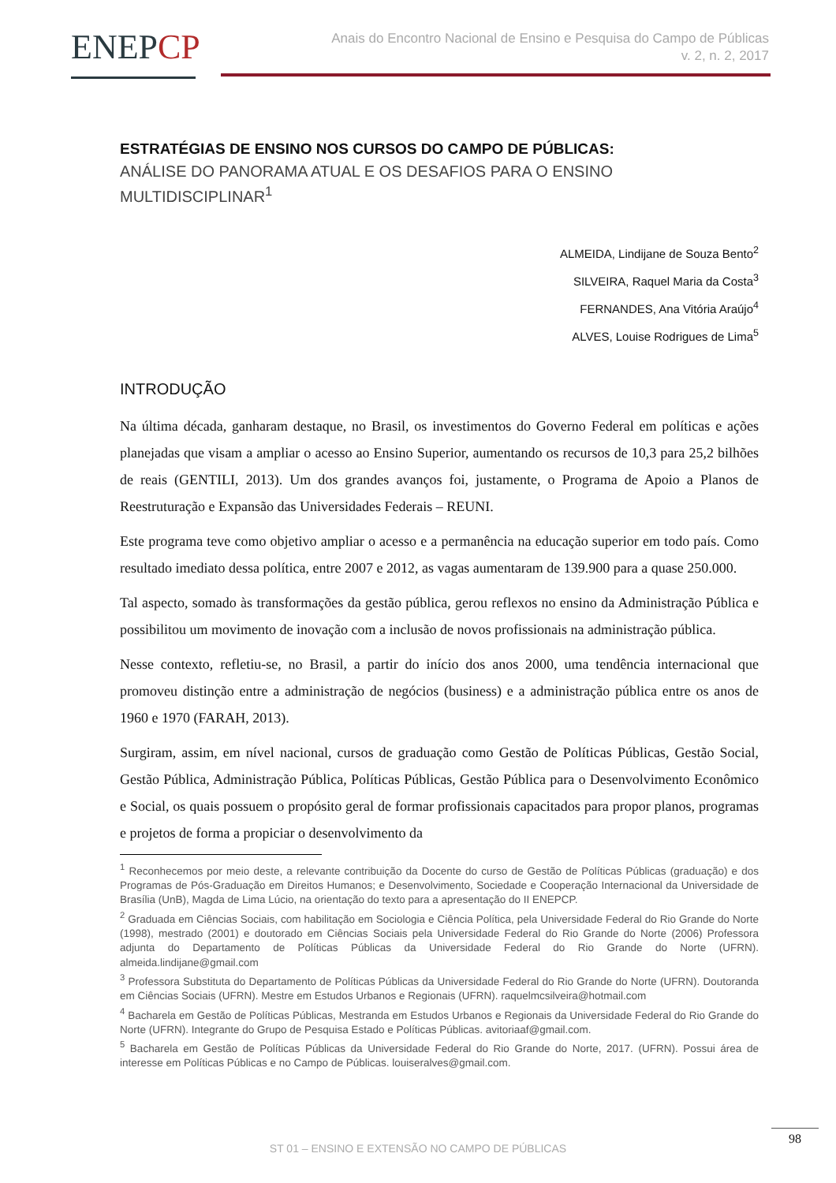ENEPCP
Anais do Encontro Nacional de Ensino e Pesquisa do Campo de Públicas
v. 2, n. 2, 2017
ESTRATÉGIAS DE ENSINO NOS CURSOS DO CAMPO DE PÚBLICAS:
ANÁLISE DO PANORAMA ATUAL E OS DESAFIOS PARA O ENSINO MULTIDISCIPLINAR<sup>1</sup>
ALMEIDA, Lindijane de Souza Bento<sup>2</sup>
SILVEIRA, Raquel Maria da Costa<sup>3</sup>
FERNANDES, Ana Vitória Araújo<sup>4</sup>
ALVES, Louise Rodrigues de Lima<sup>5</sup>
INTRODUÇÃO
Na última década, ganharam destaque, no Brasil, os investimentos do Governo Federal em políticas e ações planejadas que visam a ampliar o acesso ao Ensino Superior, aumentando os recursos de 10,3 para 25,2 bilhões de reais (GENTILI, 2013). Um dos grandes avanços foi, justamente, o Programa de Apoio a Planos de Reestruturação e Expansão das Universidades Federais – REUNI.
Este programa teve como objetivo ampliar o acesso e a permanência na educação superior em todo país. Como resultado imediato dessa política, entre 2007 e 2012, as vagas aumentaram de 139.900 para a quase 250.000.
Tal aspecto, somado às transformações da gestão pública, gerou reflexos no ensino da Administração Pública e possibilitou um movimento de inovação com a inclusão de novos profissionais na administração pública.
Nesse contexto, refletiu-se, no Brasil, a partir do início dos anos 2000, uma tendência internacional que promoveu distinção entre a administração de negócios (business) e a administração pública entre os anos de 1960 e 1970 (FARAH, 2013).
Surgiram, assim, em nível nacional, cursos de graduação como Gestão de Políticas Públicas, Gestão Social, Gestão Pública, Administração Pública, Políticas Públicas, Gestão Pública para o Desenvolvimento Econômico e Social, os quais possuem o propósito geral de formar profissionais capacitados para propor planos, programas e projetos de forma a propiciar o desenvolvimento da
<sup>1</sup> Reconhecemos por meio deste, a relevante contribuição da Docente do curso de Gestão de Políticas Públicas (graduação) e dos Programas de Pós-Graduação em Direitos Humanos; e Desenvolvimento, Sociedade e Cooperação Internacional da Universidade de Brasília (UnB), Magda de Lima Lúcio, na orientação do texto para a apresentação do II ENEPCP.
<sup>2</sup> Graduada em Ciências Sociais, com habilitação em Sociologia e Ciência Política, pela Universidade Federal do Rio Grande do Norte (1998), mestrado (2001) e doutorado em Ciências Sociais pela Universidade Federal do Rio Grande do Norte (2006) Professora adjunta do Departamento de Políticas Públicas da Universidade Federal do Rio Grande do Norte (UFRN). almeida.lindijane@gmail.com
<sup>3</sup> Professora Substituta do Departamento de Políticas Públicas da Universidade Federal do Rio Grande do Norte (UFRN). Doutoranda em Ciências Sociais (UFRN). Mestre em Estudos Urbanos e Regionais (UFRN). raquelmcsilveira@hotmail.com
<sup>4</sup> Bacharela em Gestão de Políticas Públicas, Mestranda em Estudos Urbanos e Regionais da Universidade Federal do Rio Grande do Norte (UFRN). Integrante do Grupo de Pesquisa Estado e Políticas Públicas. avitoriaaf@gmail.com.
<sup>5</sup> Bacharela em Gestão de Políticas Públicas da Universidade Federal do Rio Grande do Norte, 2017. (UFRN). Possui área de interesse em Políticas Públicas e no Campo de Públicas. louiseralves@gmail.com.
98
ST 01 – ENSINO E EXTENSÃO NO CAMPO DE PÚBLICAS